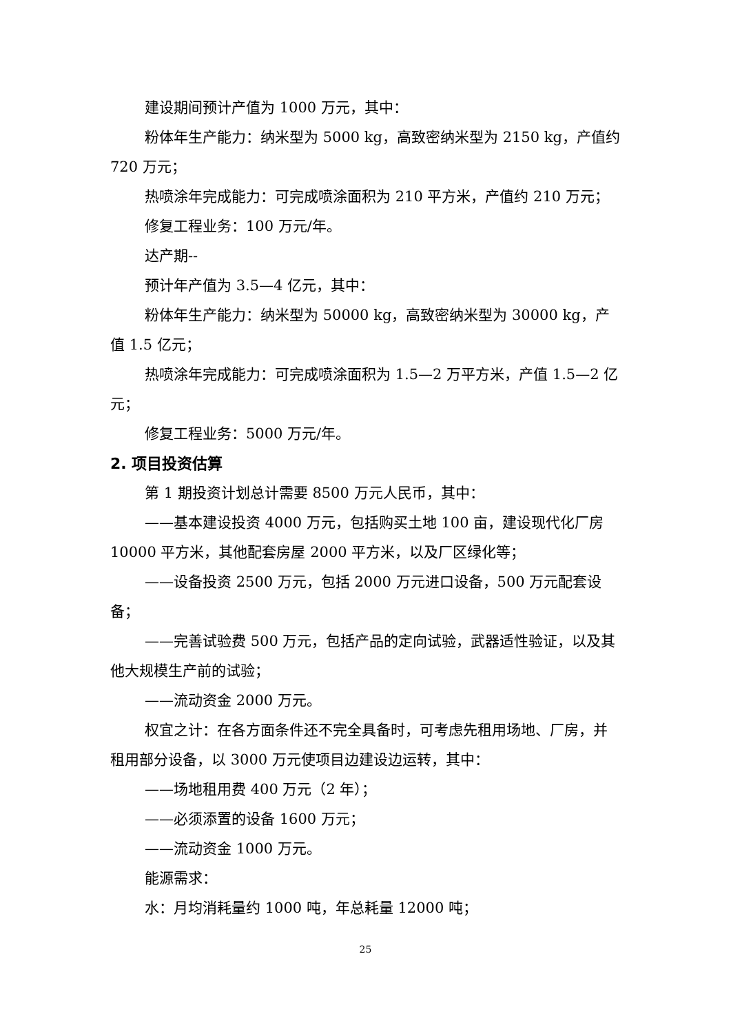建设期间预计产值为 1000 万元，其中：
粉体年生产能力：纳米型为 5000 kg，高致密纳米型为 2150 kg，产值约 720 万元；
热喷涂年完成能力：可完成喷涂面积为 210 平方米，产值约 210 万元；
修复工程业务：100 万元/年。
达产期--
预计年产值为 3.5—4 亿元，其中：
粉体年生产能力：纳米型为 50000 kg，高致密纳米型为 30000 kg，产值 1.5 亿元；
热喷涂年完成能力：可完成喷涂面积为 1.5—2 万平方米，产值 1.5—2 亿元；
修复工程业务：5000 万元/年。
2. 项目投资估算
第 1 期投资计划总计需要 8500 万元人民币，其中：
——基本建设投资 4000 万元，包括购买土地 100 亩，建设现代化厂房 10000 平方米，其他配套房屋 2000 平方米，以及厂区绿化等；
——设备投资 2500 万元，包括 2000 万元进口设备，500 万元配套设备；
——完善试验费 500 万元，包括产品的定向试验，武器适性验证，以及其他大规模生产前的试验；
——流动资金 2000 万元。
权宜之计：在各方面条件还不完全具备时，可考虑先租用场地、厂房，并租用部分设备，以 3000 万元使项目边建设边运转，其中：
——场地租用费 400 万元（2 年）；
——必须添置的设备 1600 万元；
——流动资金 1000 万元。
能源需求：
水：月均消耗量约 1000 吨，年总耗量 12000 吨；
25